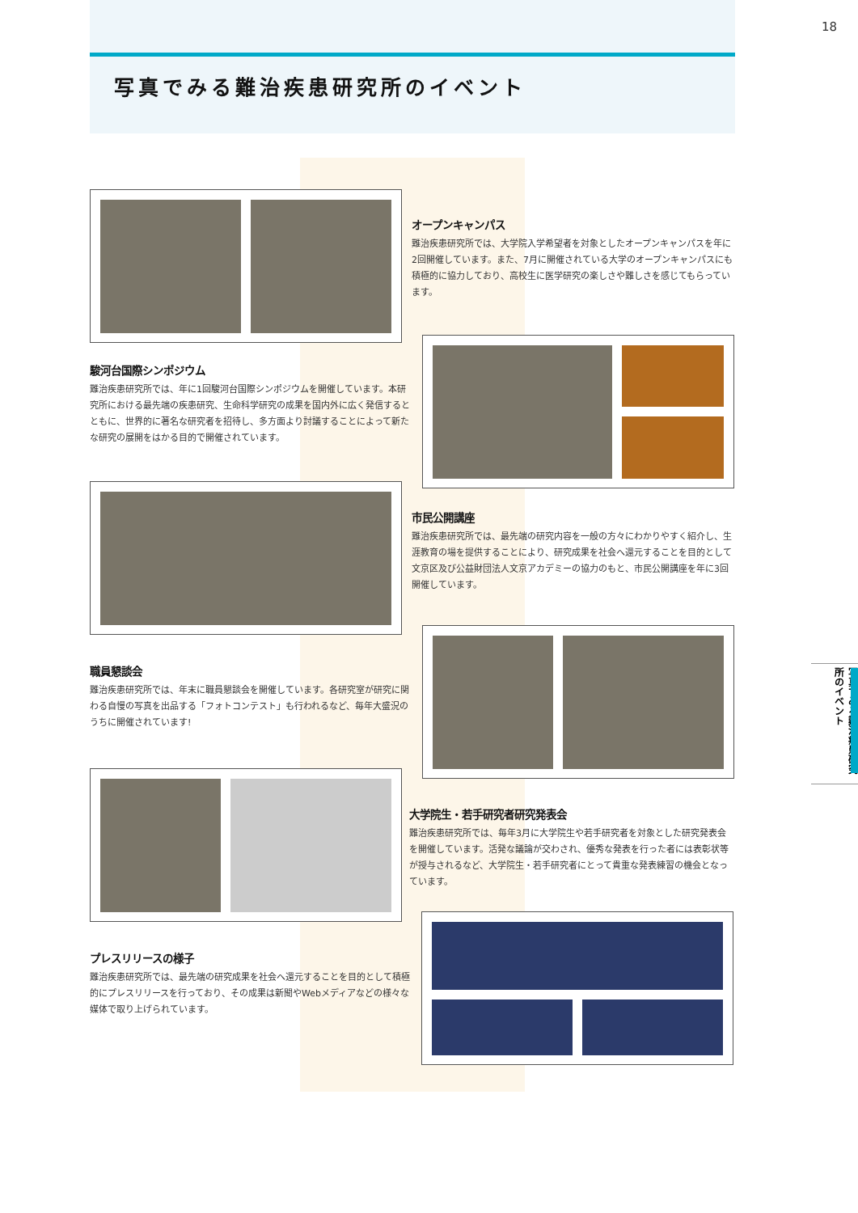18
写真でみる難治疾患研究所のイベント
オープンキャンパス
難治疾患研究所では、大学院入学希望者を対象としたオープンキャンパスを年に2回開催しています。また、7月に開催されている大学のオープンキャンパスにも積極的に協力しており、高校生に医学研究の楽しさや難しさを感じてもらっています。
駿河台国際シンポジウム
難治疾患研究所では、年に1回駿河台国際シンポジウムを開催しています。本研究所における最先端の疾患研究、生命科学研究の成果を国内外に広く発信するとともに、世界的に著名な研究者を招待し、多方面より討議することによって新たな研究の展開をはかる目的で開催されています。
市民公開講座
難治疾患研究所では、最先端の研究内容を一般の方々にわかりやすく紹介し、生涯教育の場を提供することにより、研究成果を社会へ還元することを目的として文京区及び公益財団法人文京アカデミーの協力のもと、市民公開講座を年に3回開催しています。
職員懇談会
難治疾患研究所では、年末に職員懇談会を開催しています。各研究室が研究に関わる自慢の写真を出品する「フォトコンテスト」も行われるなど、毎年大盛況のうちに開催されています!
大学院生・若手研究者研究発表会
難治疾患研究所では、毎年3月に大学院生や若手研究者を対象とした研究発表会を開催しています。活発な議論が交わされ、優秀な発表を行った者には表彰状等が授与されるなど、大学院生・若手研究者にとって貴重な発表練習の機会となっています。
プレスリリースの様子
難治疾患研究所では、最先端の研究成果を社会へ還元することを目的として積極的にプレスリリースを行っており、その成果は新聞やWebメディアなどの様々な媒体で取り上げられています。
写真でみる難治疾患研究所のイベント